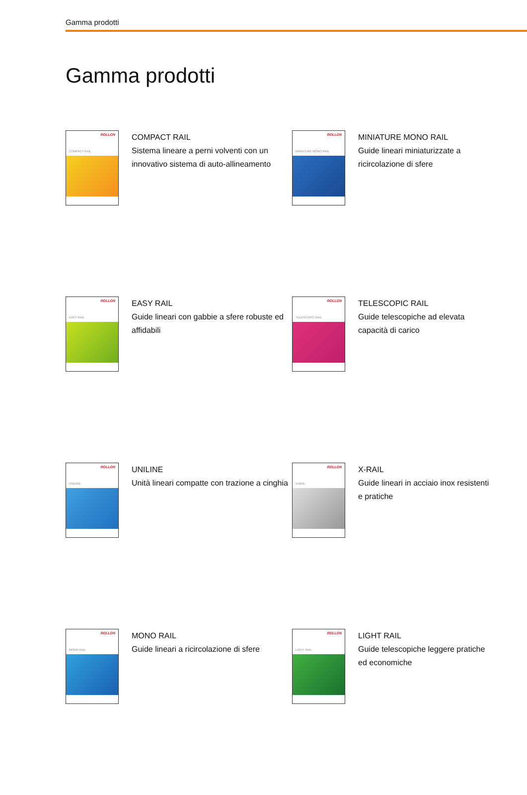Gamma prodotti
Gamma prodotti
ROLLON
COMPACT RAIL
COMPACT RAIL
Sistema lineare a perni volventi con un innovativo sistema di auto-allineamento
ROLLON
MINIATURE MONO RAIL
MINIATURE MONO RAIL
Guide lineari miniaturizzate a ricircolazione di sfere
ROLLON
EASY RAIL
EASY RAIL
Guide lineari con gabbie a sfere robuste ed affidabili
ROLLON
TELESCOPIC RAIL
TELESCOPIC RAIL
Guide telescopiche ad elevata capacità di carico
ROLLON
UNILINE
UNILINE
Unità lineari compatte con trazione a cinghia
ROLLON
X-RAIL
X-RAIL
Guide lineari in acciaio inox resistenti e pratiche
ROLLON
MONO RAIL
MONO RAIL
Guide lineari a ricircolazione di sfere
ROLLON
LIGHT RAIL
LIGHT RAIL
Guide telescopiche leggere pratiche ed economiche